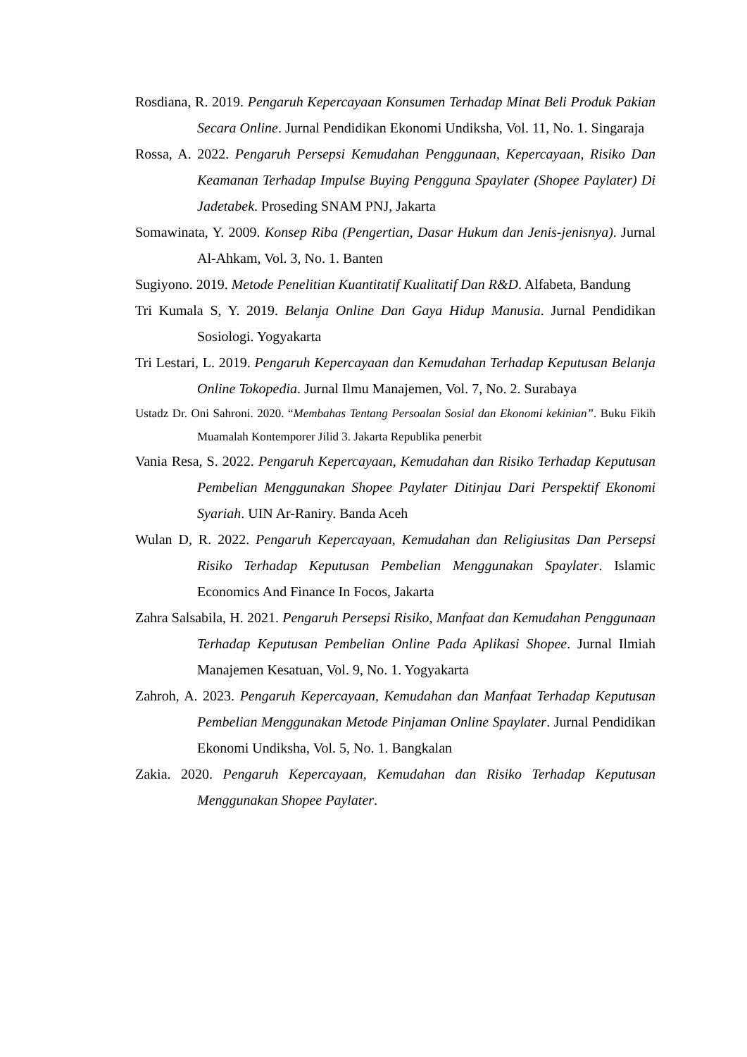Rosdiana, R. 2019. Pengaruh Kepercayaan Konsumen Terhadap Minat Beli Produk Pakian Secara Online. Jurnal Pendidikan Ekonomi Undiksha, Vol. 11, No. 1. Singaraja
Rossa, A. 2022. Pengaruh Persepsi Kemudahan Penggunaan, Kepercayaan, Risiko Dan Keamanan Terhadap Impulse Buying Pengguna Spaylater (Shopee Paylater) Di Jadetabek. Proseding SNAM PNJ, Jakarta
Somawinata, Y. 2009. Konsep Riba (Pengertian, Dasar Hukum dan Jenis-jenisnya). Jurnal Al-Ahkam, Vol. 3, No. 1. Banten
Sugiyono. 2019. Metode Penelitian Kuantitatif Kualitatif Dan R&D. Alfabeta, Bandung
Tri Kumala S, Y. 2019. Belanja Online Dan Gaya Hidup Manusia. Jurnal Pendidikan Sosiologi. Yogyakarta
Tri Lestari, L. 2019. Pengaruh Kepercayaan dan Kemudahan Terhadap Keputusan Belanja Online Tokopedia. Jurnal Ilmu Manajemen, Vol. 7, No. 2. Surabaya
Ustadz Dr. Oni Sahroni. 2020. “Membahas Tentang Persoalan Sosial dan Ekonomi kekinian”. Buku Fikih Muamalah Kontemporer Jilid 3. Jakarta Republika penerbit
Vania Resa, S. 2022. Pengaruh Kepercayaan, Kemudahan dan Risiko Terhadap Keputusan Pembelian Menggunakan Shopee Paylater Ditinjau Dari Perspektif Ekonomi Syariah. UIN Ar-Raniry. Banda Aceh
Wulan D, R. 2022. Pengaruh Kepercayaan, Kemudahan dan Religiusitas Dan Persepsi Risiko Terhadap Keputusan Pembelian Menggunakan Spaylater. Islamic Economics And Finance In Focos, Jakarta
Zahra Salsabila, H. 2021. Pengaruh Persepsi Risiko, Manfaat dan Kemudahan Penggunaan Terhadap Keputusan Pembelian Online Pada Aplikasi Shopee. Jurnal Ilmiah Manajemen Kesatuan, Vol. 9, No. 1. Yogyakarta
Zahroh, A. 2023. Pengaruh Kepercayaan, Kemudahan dan Manfaat Terhadap Keputusan Pembelian Menggunakan Metode Pinjaman Online Spaylater. Jurnal Pendidikan Ekonomi Undiksha, Vol. 5, No. 1. Bangkalan
Zakia. 2020. Pengaruh Kepercayaan, Kemudahan dan Risiko Terhadap Keputusan Menggunakan Shopee Paylater.